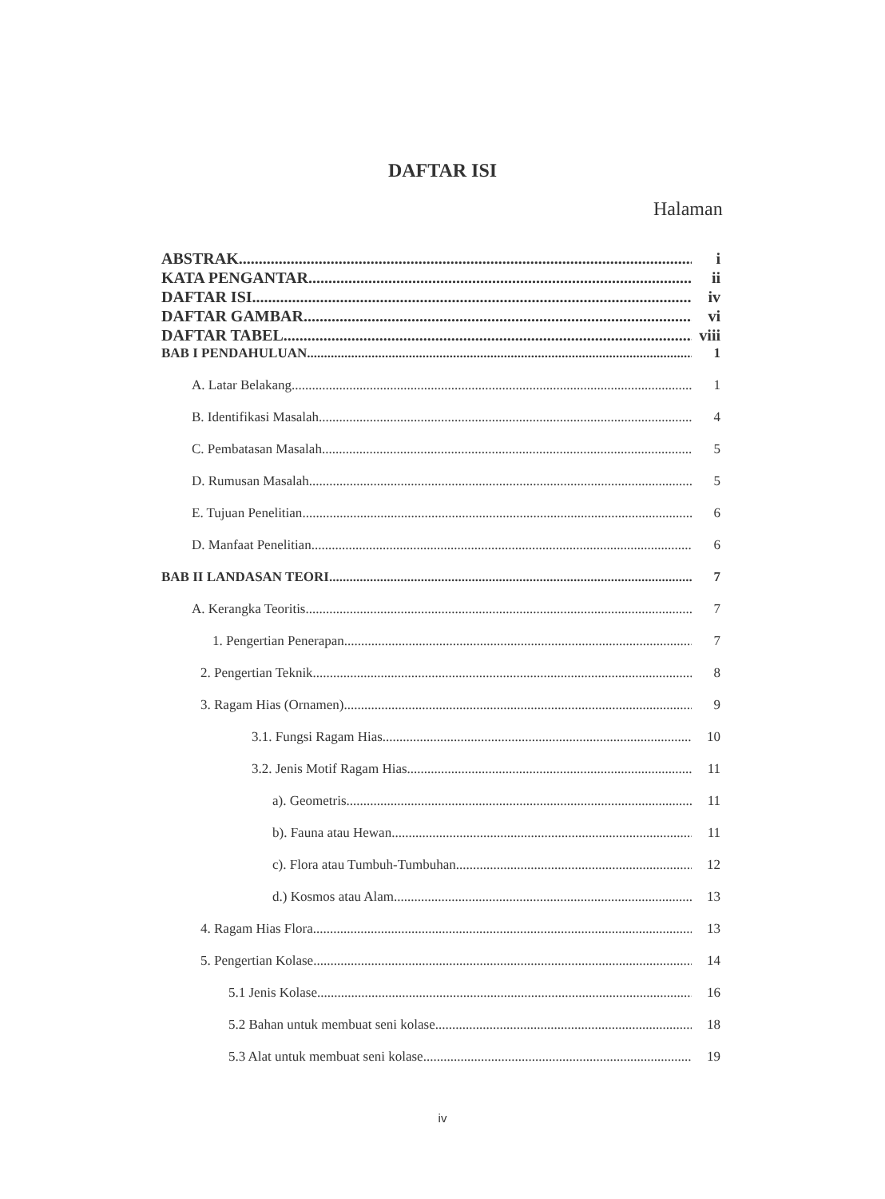DAFTAR ISI
Halaman
ABSTRAK i
KATA PENGANTAR ii
DAFTAR ISI iv
DAFTAR GAMBAR vi
DAFTAR TABEL viii
BAB I PENDAHULUAN 1
A. Latar Belakang 1
B. Identifikasi Masalah 4
C. Pembatasan Masalah 5
D. Rumusan Masalah 5
E. Tujuan Penelitian 6
D. Manfaat Penelitian 6
BAB II LANDASAN TEORI 7
A. Kerangka Teoritis 7
1. Pengertian Penerapan 7
2. Pengertian Teknik 8
3. Ragam Hias (Ornamen) 9
3.1. Fungsi Ragam Hias 10
3.2. Jenis Motif Ragam Hias 11
a). Geometris 11
b). Fauna atau Hewan 11
c). Flora atau Tumbuh-Tumbuhan 12
d.) Kosmos atau Alam 13
4. Ragam Hias Flora 13
5. Pengertian Kolase 14
5.1 Jenis Kolase 16
5.2 Bahan untuk membuat seni kolase 18
5.3 Alat untuk membuat seni kolase 19
iv